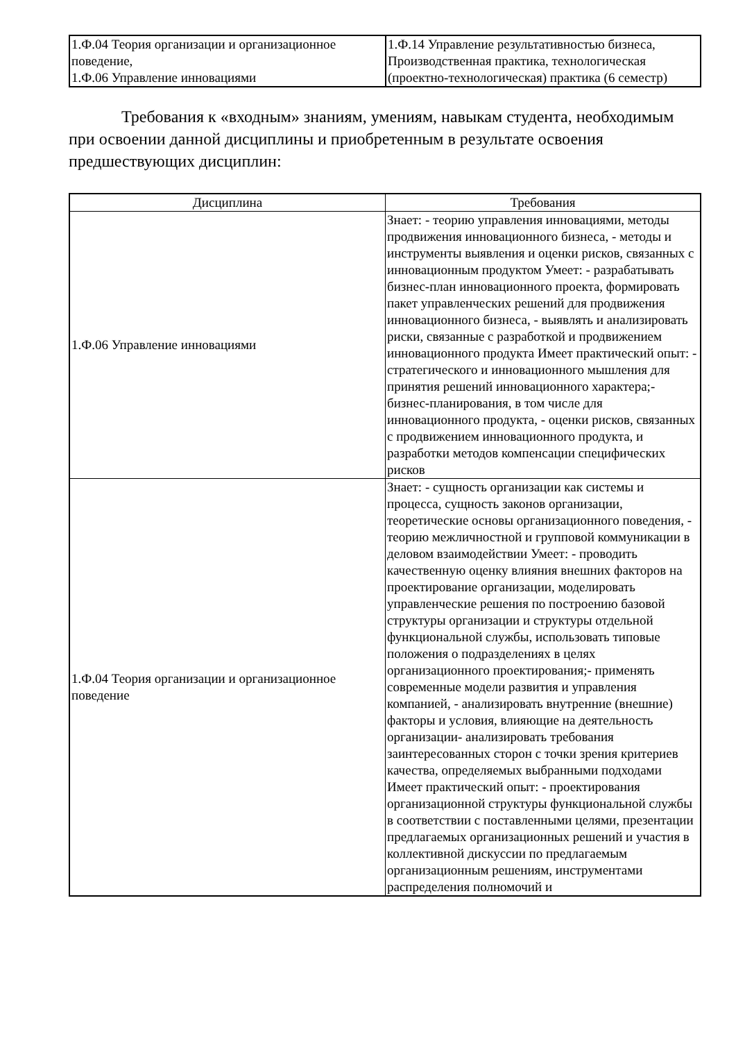| 1.Ф.04 Теория организации и организационное поведение, 1.Ф.06 Управление инновациями | 1.Ф.14 Управление результативностью бизнеса, Производственная практика, технологическая (проектно-технологическая) практика (6 семестр) |
Требования к «входным» знаниям, умениям, навыкам студента, необходимым при освоении данной дисциплины и приобретенным в результате освоения предшествующих дисциплин:
| Дисциплина | Требования |
| --- | --- |
| 1.Ф.06 Управление инновациями | Знает: - теорию управления инновациями, методы продвижения инновационного бизнеса, - методы и инструменты выявления и оценки рисков, связанных с инновационным продуктом Умеет: - разрабатывать бизнес-план инновационного проекта, формировать пакет управленческих решений для продвижения инновационного бизнеса, - выявлять и анализировать риски, связанные с разработкой и продвижением инновационного продукта Имеет практический опыт: - стратегического и инновационного мышления для принятия решений инновационного характера;- бизнес-планирования, в том числе для инновационного продукта, - оценки рисков, связанных с продвижением инновационного продукта, и разработки методов компенсации специфических рисков |
| 1.Ф.04 Теория организации и организационное поведение | Знает: - сущность организации как системы и процесса, сущность законов организации, теоретические основы организационного поведения, - теорию межличностной и групповой коммуникации в деловом взаимодействии Умеет: - проводить качественную оценку влияния внешних факторов на проектирование организации, моделировать управленческие решения по построению базовой структуры организации и структуры отдельной функциональной службы, использовать типовые положения о подразделениях в целях организационного проектирования;- применять современные модели развития и управления компанией, - анализировать внутренние (внешние) факторы и условия, влияющие на деятельность организации- анализировать требования заинтересованных сторон с точки зрения критериев качества, определяемых выбранными подходами Имеет практический опыт: - проектирования организационной структуры функциональной службы в соответствии с поставленными целями, презентации предлагаемых организационных решений и участия в коллективной дискуссии по предлагаемым организационным решениям, инструментами распределения полномочий и |